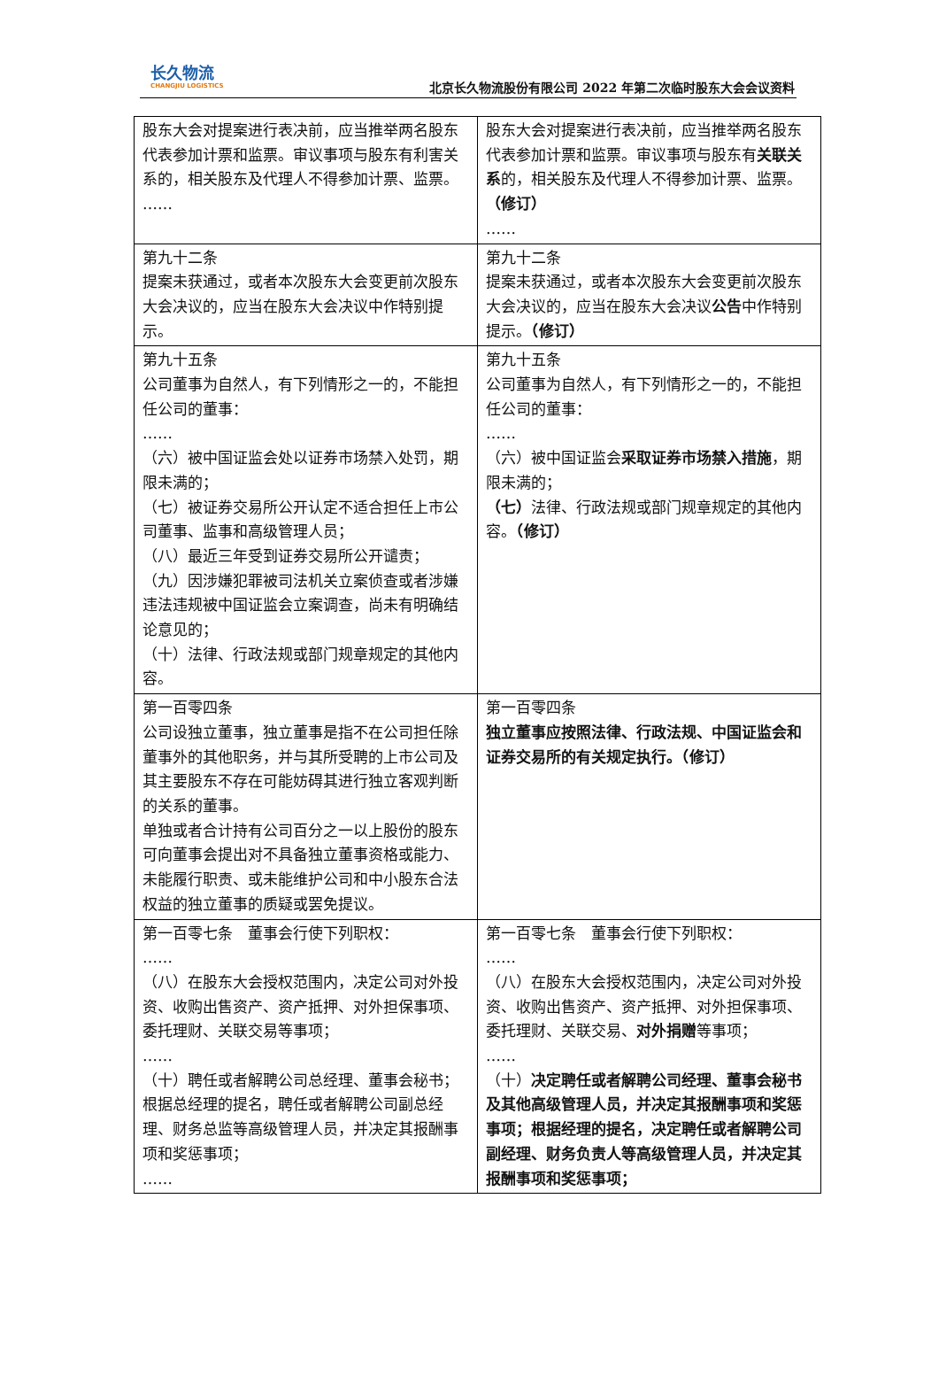长久物流
CHANGJIU LOGISTICS
北京长久物流股份有限公司 2022 年第二次临时股东大会会议资料
| 股东大会对提案进行表决前，应当推举两名股东代表参加计票和监票。审议事项与股东有利害关系的，相关股东及代理人不得参加计票、监票。 …… | 股东大会对提案进行表决前，应当推举两名股东代表参加计票和监票。审议事项与股东有 关联关系 的，相关股东及代理人不得参加计票、监票。 （修订） …… |
| 第九十二条 提案未获通过，或者本次股东大会变更前次股东大会决议的，应当在股东大会决议中作特别提示。 | 第九十二条 提案未获通过，或者本次股东大会变更前次股东大会决议的，应当在股东大会决议 公告 中作特别提示。 （修订） |
| 第九十五条 公司董事为自然人，有下列情形之一的，不能担任公司的董事： …… （六）被中国证监会处以证券市场禁入处罚，期限未满的； （七）被证券交易所公开认定不适合担任上市公司董事、监事和高级管理人员； （八）最近三年受到证券交易所公开谴责； （九）因涉嫌犯罪被司法机关立案侦查或者涉嫌违法违规被中国证监会立案调查，尚未有明确结论意见的； （十）法律、行政法规或部门规章规定的其他内容。 | 第九十五条 公司董事为自然人，有下列情形之一的，不能担任公司的董事： …… （六）被中国证监会 采取证券市场禁入措施 ，期限未满的； （七） 法律、行政法规或部门规章规定的其他内容。 （修订） |
| 第一百零四条 公司设独立董事，独立董事是指不在公司担任除董事外的其他职务，并与其所受聘的上市公司及其主要股东不存在可能妨碍其进行独立客观判断的关系的董事。 单独或者合计持有公司百分之一以上股份的股东可向董事会提出对不具备独立董事资格或能力、未能履行职责、或未能维护公司和中小股东合法权益的独立董事的质疑或罢免提议。 | 第一百零四条 独立董事应按照法律、行政法规、中国证监会和证券交易所的有关规定执行。（修订） |
| 第一百零七条 董事会行使下列职权： …… （八）在股东大会授权范围内，决定公司对外投资、收购出售资产、资产抵押、对外担保事项、委托理财、关联交易等事项； …… （十）聘任或者解聘公司总经理、董事会秘书；根据总经理的提名，聘任或者解聘公司副总经理、财务总监等高级管理人员，并决定其报酬事项和奖惩事项； …… | 第一百零七条 董事会行使下列职权： …… （八）在股东大会授权范围内，决定公司对外投资、收购出售资产、资产抵押、对外担保事项、委托理财、关联交易、 对外捐赠 等事项； …… （十） 决定聘任或者解聘公司经理、董事会秘书及其他高级管理人员，并决定其报酬事项和奖惩事项；根据经理的提名，决定聘任或者解聘公司副经理、财务负责人等高级管理人员，并决定其报酬事项和奖惩事项； |